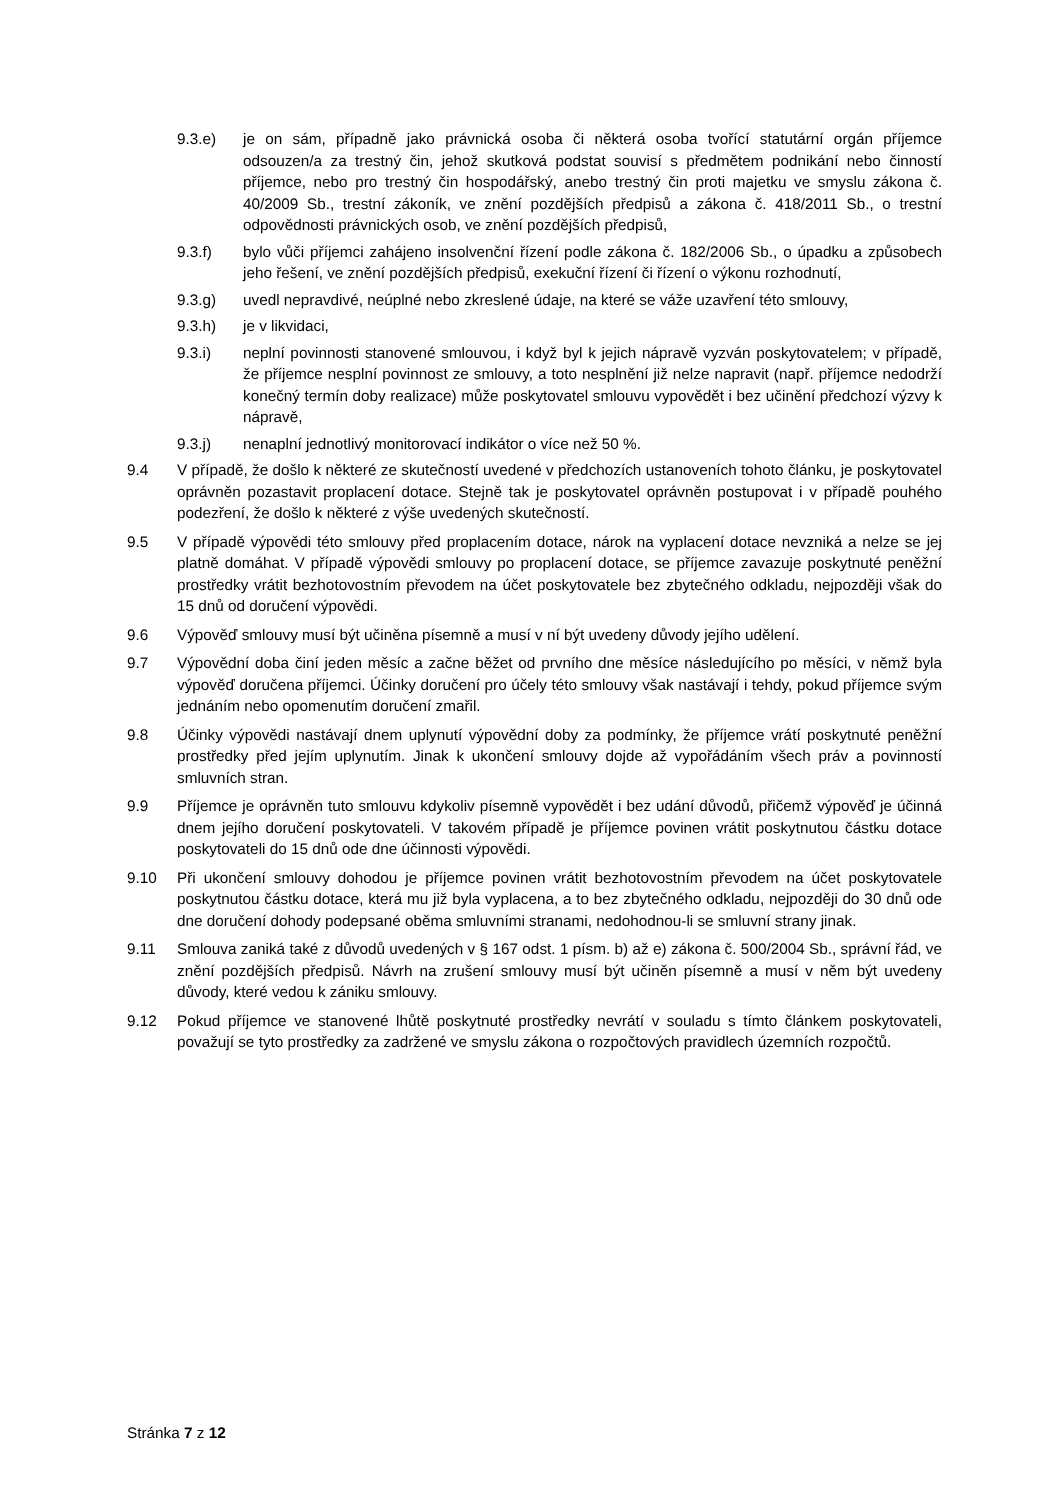9.3.e) je on sám, případně jako právnická osoba či některá osoba tvořící statutární orgán příjemce odsouzen/a za trestný čin, jehož skutková podstat souvisí s předmětem podnikání nebo činností příjemce, nebo pro trestný čin hospodářský, anebo trestný čin proti majetku ve smyslu zákona č. 40/2009 Sb., trestní zákoník, ve znění pozdějších předpisů a zákona č. 418/2011 Sb., o trestní odpovědnosti právnických osob, ve znění pozdějších předpisů,
9.3.f) bylo vůči příjemci zahájeno insolvenční řízení podle zákona č. 182/2006 Sb., o úpadku a způsobech jeho řešení, ve znění pozdějších předpisů, exekuční řízení či řízení o výkonu rozhodnutí,
9.3.g) uvedl nepravdivé, neúplné nebo zkreslené údaje, na které se váže uzavření této smlouvy,
9.3.h) je v likvidaci,
9.3.i) neplní povinnosti stanovené smlouvou, i když byl k jejich nápravě vyzván poskytovatelem; v případě, že příjemce nesplní povinnost ze smlouvy, a toto nesplnění již nelze napravit (např. příjemce nedodrží konečný termín doby realizace) může poskytovatel smlouvu vypovědět i bez učinění předchozí výzvy k nápravě,
9.3.j) nenaplní jednotlivý monitorovací indikátor o více než 50 %.
9.4 V případě, že došlo k některé ze skutečností uvedené v předchozích ustanoveních tohoto článku, je poskytovatel oprávněn pozastavit proplacení dotace. Stejně tak je poskytovatel oprávněn postupovat i v případě pouhého podezření, že došlo k některé z výše uvedených skutečností.
9.5 V případě výpovědi této smlouvy před proplacením dotace, nárok na vyplacení dotace nevzniká a nelze se jej platně domáhat. V případě výpovědi smlouvy po proplacení dotace, se příjemce zavazuje poskytnuté peněžní prostředky vrátit bezhotovostním převodem na účet poskytovatele bez zbytečného odkladu, nejpozději však do 15 dnů od doručení výpovědi.
9.6 Výpověď smlouvy musí být učiněna písemně a musí v ní být uvedeny důvody jejího udělení.
9.7 Výpovědní doba činí jeden měsíc a začne běžet od prvního dne měsíce následujícího po měsíci, v němž byla výpověď doručena příjemci. Účinky doručení pro účely této smlouvy však nastávají i tehdy, pokud příjemce svým jednáním nebo opomenutím doručení zmařil.
9.8 Účinky výpovědi nastávají dnem uplynutí výpovědní doby za podmínky, že příjemce vrátí poskytnuté peněžní prostředky před jejím uplynutím. Jinak k ukončení smlouvy dojde až vypořádáním všech práv a povinností smluvních stran.
9.9 Příjemce je oprávněn tuto smlouvu kdykoliv písemně vypovědět i bez udání důvodů, přičemž výpověď je účinná dnem jejího doručení poskytovateli. V takovém případě je příjemce povinen vrátit poskytnutou částku dotace poskytovateli do 15 dnů ode dne účinnosti výpovědi.
9.10 Při ukončení smlouvy dohodou je příjemce povinen vrátit bezhotovostním převodem na účet poskytovatele poskytnutou částku dotace, která mu již byla vyplacena, a to bez zbytečného odkladu, nejpozději do 30 dnů ode dne doručení dohody podepsané oběma smluvními stranami, nedohodnou-li se smluvní strany jinak.
9.11 Smlouva zaniká také z důvodů uvedených v § 167 odst. 1 písm. b) až e) zákona č. 500/2004 Sb., správní řád, ve znění pozdějších předpisů. Návrh na zrušení smlouvy musí být učiněn písemně a musí v něm být uvedeny důvody, které vedou k zániku smlouvy.
9.12 Pokud příjemce ve stanovené lhůtě poskytnuté prostředky nevrátí v souladu s tímto článkem poskytovateli, považují se tyto prostředky za zadržené ve smyslu zákona o rozpočtových pravidlech územních rozpočtů.
Stránka 7 z 12